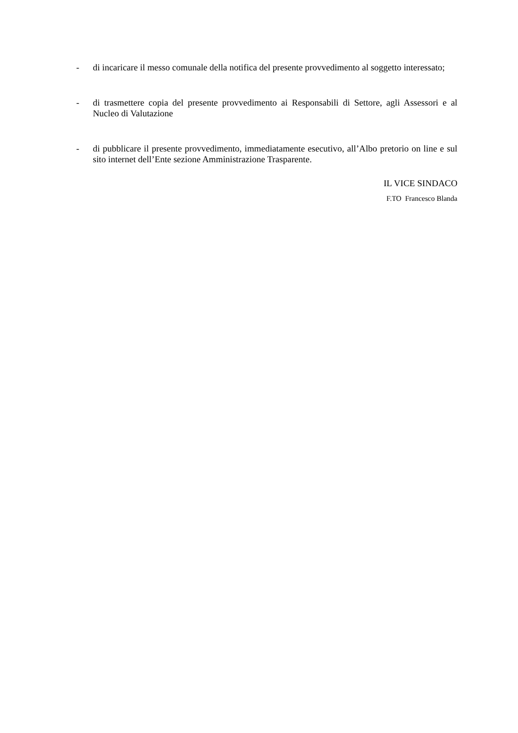- di incaricare il messo comunale della notifica del presente provvedimento al soggetto interessato;
- di trasmettere copia del presente provvedimento ai Responsabili di Settore, agli Assessori e al Nucleo di Valutazione
- di pubblicare il presente provvedimento, immediatamente esecutivo, all’Albo pretorio on line e sul sito internet dell’Ente sezione Amministrazione Trasparente.
IL VICE SINDACO
F.TO Francesco Blanda